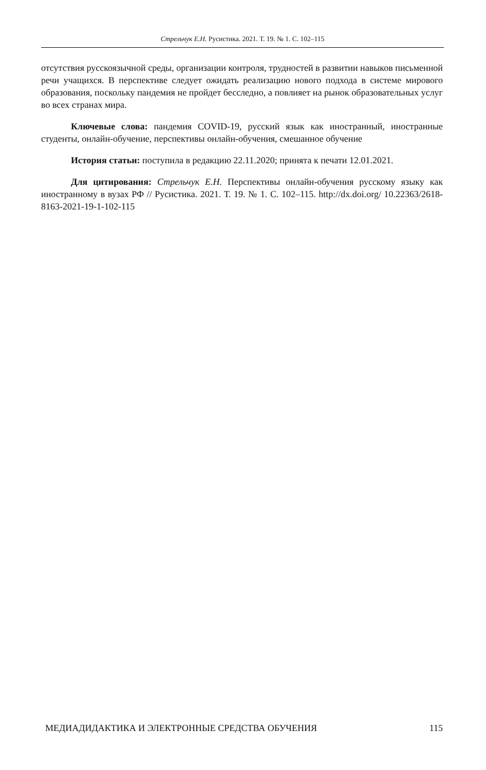Стрельчук Е.Н. Русистика. 2021. Т. 19. № 1. С. 102–115
отсутствия русскоязычной среды, организации контроля, трудностей в развитии навыков письменной речи учащихся. В перспективе следует ожидать реализацию нового подхода в системе мирового образования, поскольку пандемия не пройдет бесследно, а повлияет на рынок образовательных услуг во всех странах мира.
Ключевые слова: пандемия COVID-19, русский язык как иностранный, иностранные студенты, онлайн-обучение, перспективы онлайн-обучения, смешанное обучение
История статьи: поступила в редакцию 22.11.2020; принята к печати 12.01.2021.
Для цитирования: Стрельчук Е.Н. Перспективы онлайн-обучения русскому языку как иностранному в вузах РФ // Русистика. 2021. Т. 19. № 1. С. 102–115. http://dx.doi.org/ 10.22363/2618-8163-2021-19-1-102-115
МЕДИАДИДАКТИКА И ЭЛЕКТРОННЫЕ СРЕДСТВА ОБУЧЕНИЯ 115